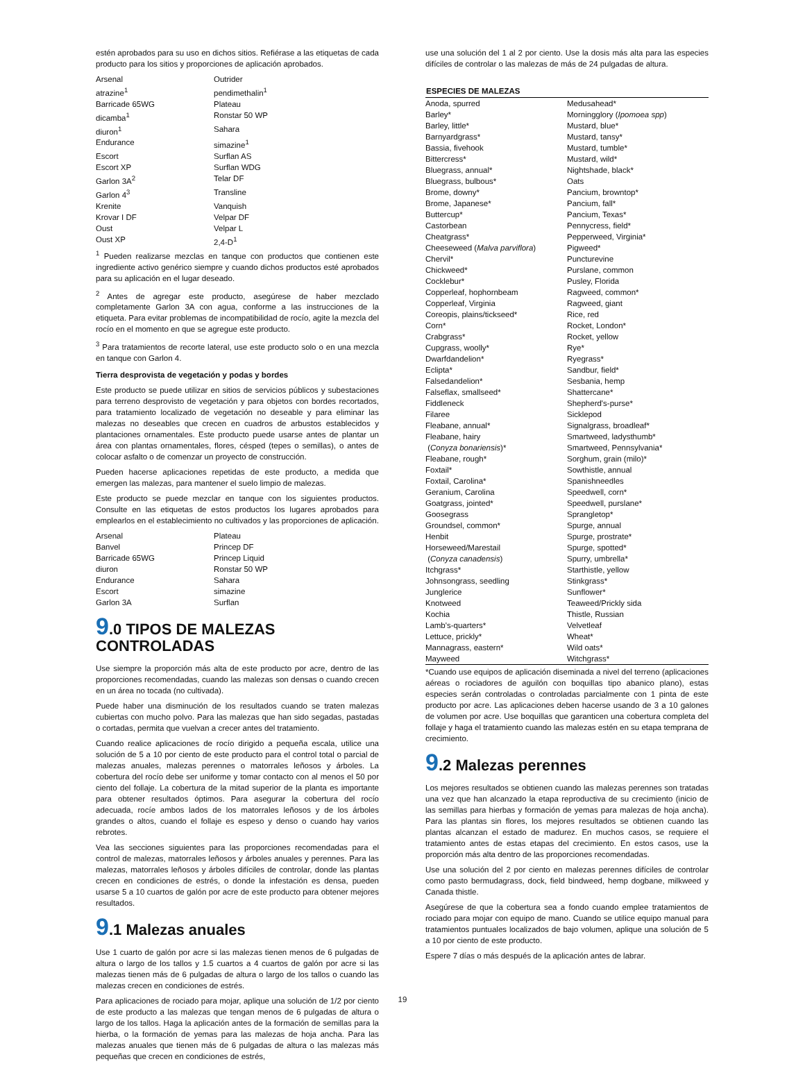estén aprobados para su uso en dichos sitios. Refiérase a las etiquetas de cada producto para los sitios y proporciones de aplicación aprobados.
| Arsenal | Outrider |
| atrazine<sup>1</sup> | pendimethalin<sup>1</sup> |
| Barricade 65WG | Plateau |
| dicamba<sup>1</sup> | Ronstar 50 WP |
| diuron<sup>1</sup> | Sahara |
| Endurance | simazine<sup>1</sup> |
| Escort | Surflan AS |
| Escort XP | Surflan WDG |
| Garlon 3A<sup>2</sup> | Telar DF |
| Garlon 4<sup>3</sup> | Transline |
| Krenite | Vanquish |
| Krovar I DF | Velpar DF |
| Oust | Velpar L |
| Oust XP | 2,4-D<sup>1</sup> |
<sup>1</sup> Pueden realizarse mezclas en tanque con productos que contienen este ingrediente activo genérico siempre y cuando dichos productos esté aprobados para su aplicación en el lugar deseado.
<sup>2</sup> Antes de agregar este producto, asegúrese de haber mezclado completamente Garlon 3A con agua, conforme a las instrucciones de la etiqueta. Para evitar problemas de incompatibilidad de rocío, agite la mezcla del rocío en el momento en que se agregue este producto.
<sup>3</sup> Para tratamientos de recorte lateral, use este producto solo o en una mezcla en tanque con Garlon 4.
Tierra desprovista de vegetación y podas y bordes
Este producto se puede utilizar en sitios de servicios públicos y subestaciones para terreno desprovisto de vegetación y para objetos con bordes recortados, para tratamiento localizado de vegetación no deseable y para eliminar las malezas no deseables que crecen en cuadros de arbustos establecidos y plantaciones ornamentales. Este producto puede usarse antes de plantar un área con plantas ornamentales, flores, césped (tepes o semillas), o antes de colocar asfalto o de comenzar un proyecto de construcción.
Pueden hacerse aplicaciones repetidas de este producto, a medida que emergen las malezas, para mantener el suelo limpio de malezas.
Este producto se puede mezclar en tanque con los siguientes productos. Consulte en las etiquetas de estos productos los lugares aprobados para emplearlos en el establecimiento no cultivados y las proporciones de aplicación.
| Arsenal | Plateau |
| Banvel | Princep DF |
| Barricade 65WG | Princep Liquid |
| diuron | Ronstar 50 WP |
| Endurance | Sahara |
| Escort | simazine |
| Garlon 3A | Surflan |
9.0 TIPOS DE MALEZAS CONTROLADAS
Use siempre la proporción más alta de este producto por acre, dentro de las proporciones recomendadas, cuando las malezas son densas o cuando crecen en un área no tocada (no cultivada).
Puede haber una disminución de los resultados cuando se traten malezas cubiertas con mucho polvo. Para las malezas que han sido segadas, pastadas o cortadas, permita que vuelvan a crecer antes del tratamiento.
Cuando realice aplicaciones de rocío dirigido a pequeña escala, utilice una solución de 5 a 10 por ciento de este producto para el control total o parcial de malezas anuales, malezas perennes o matorrales leñosos y árboles. La cobertura del rocío debe ser uniforme y tomar contacto con al menos el 50 por ciento del follaje. La cobertura de la mitad superior de la planta es importante para obtener resultados óptimos. Para asegurar la cobertura del rocío adecuada, rocíe ambos lados de los matorrales leñosos y de los árboles grandes o altos, cuando el follaje es espeso y denso o cuando hay varios rebrotes.
Vea las secciones siguientes para las proporciones recomendadas para el control de malezas, matorrales leñosos y árboles anuales y perennes. Para las malezas, matorrales leñosos y árboles difíciles de controlar, donde las plantas crecen en condiciones de estrés, o donde la infestación es densa, pueden usarse 5 a 10 cuartos de galón por acre de este producto para obtener mejores resultados.
9.1 Malezas anuales
Use 1 cuarto de galón por acre si las malezas tienen menos de 6 pulgadas de altura o largo de los tallos y 1.5 cuartos a 4 cuartos de galón por acre si las malezas tienen más de 6 pulgadas de altura o largo de los tallos o cuando las malezas crecen en condiciones de estrés.
Para aplicaciones de rociado para mojar, aplique una solución de 1/2 por ciento de este producto a las malezas que tengan menos de 6 pulgadas de altura o largo de los tallos. Haga la aplicación antes de la formación de semillas para la hierba, o la formación de yemas para las malezas de hoja ancha. Para las malezas anuales que tienen más de 6 pulgadas de altura o las malezas más pequeñas que crecen en condiciones de estrés,
use una solución del 1 al 2 por ciento. Use la dosis más alta para las especies difíciles de controlar o las malezas de más de 24 pulgadas de altura.
| ESPECIES DE MALEZAS | |
| --- | --- |
| Anoda, spurred | Medusahead* |
| Barley* | Morningglory ( Ipomoea spp ) |
| Barley, little* | Mustard, blue* |
| Barnyardgrass* | Mustard, tansy* |
| Bassia, fivehook | Mustard, tumble* |
| Bittercress* | Mustard, wild* |
| Bluegrass, annual* | Nightshade, black* |
| Bluegrass, bulbous* | Oats |
| Brome, downy* | Pancium, browntop* |
| Brome, Japanese* | Pancium, fall* |
| Buttercup* | Pancium, Texas* |
| Castorbean | Pennycress, field* |
| Cheatgrass* | Pepperweed, Virginia* |
| Cheeseweed ( Malva parviflora ) | Pigweed* |
| Chervil* | Puncturevine |
| Chickweed* | Purslane, common |
| Cocklebur* | Pusley, Florida |
| Copperleaf, hophornbeam | Ragweed, common* |
| Copperleaf, Virginia | Ragweed, giant |
| Coreopis, plains/tickseed* | Rice, red |
| Corn* | Rocket, London* |
| Crabgrass* | Rocket, yellow |
| Cupgrass, woolly* | Rye* |
| Dwarfdandelion* | Ryegrass* |
| Eclipta* | Sandbur, field* |
| Falsedandelion* | Sesbania, hemp |
| Falseflax, smallseed* | Shattercane* |
| Fiddleneck | Shepherd's-purse* |
| Filaree | Sicklepod |
| Fleabane, annual* | Signalgrass, broadleaf* |
| Fleabane, hairy | Smartweed, ladysthumb* |
| ( Conyza bonariensis )* | Smartweed, Pennsylvania* |
| Fleabane, rough* | Sorghum, grain (milo)* |
| Foxtail* | Sowthistle, annual |
| Foxtail, Carolina* | Spanishneedles |
| Geranium, Carolina | Speedwell, corn* |
| Goatgrass, jointed* | Speedwell, purslane* |
| Goosegrass | Sprangletop* |
| Groundsel, common* | Spurge, annual |
| Henbit | Spurge, prostrate* |
| Horseweed/Marestail | Spurge, spotted* |
| ( Conyza canadensis ) | Spurry, umbrella* |
| Itchgrass* | Starthistle, yellow |
| Johnsongrass, seedling | Stinkgrass* |
| Junglerice | Sunflower* |
| Knotweed | Teaweed/Prickly sida |
| Kochia | Thistle, Russian |
| Lamb's-quarters* | Velvetleaf |
| Lettuce, prickly* | Wheat* |
| Mannagrass, eastern* | Wild oats* |
| Mayweed | Witchgrass* |
*Cuando use equipos de aplicación diseminada a nivel del terreno (aplicaciones aéreas o rociadores de aguilón con boquillas tipo abanico plano), estas especies serán controladas o controladas parcialmente con 1 pinta de este producto por acre. Las aplicaciones deben hacerse usando de 3 a 10 galones de volumen por acre. Use boquillas que garanticen una cobertura completa del follaje y haga el tratamiento cuando las malezas estén en su etapa temprana de crecimiento.
9.2 Malezas perennes
Los mejores resultados se obtienen cuando las malezas perennes son tratadas una vez que han alcanzado la etapa reproductiva de su crecimiento (inicio de las semillas para hierbas y formación de yemas para malezas de hoja ancha). Para las plantas sin flores, los mejores resultados se obtienen cuando las plantas alcanzan el estado de madurez. En muchos casos, se requiere el tratamiento antes de estas etapas del crecimiento. En estos casos, use la proporción más alta dentro de las proporciones recomendadas.
Use una solución del 2 por ciento en malezas perennes difíciles de controlar como pasto bermudagrass, dock, field bindweed, hemp dogbane, milkweed y Canada thistle.
Asegúrese de que la cobertura sea a fondo cuando emplee tratamientos de rociado para mojar con equipo de mano. Cuando se utilice equipo manual para tratamientos puntuales localizados de bajo volumen, aplique una solución de 5 a 10 por ciento de este producto.
Espere 7 días o más después de la aplicación antes de labrar.
19